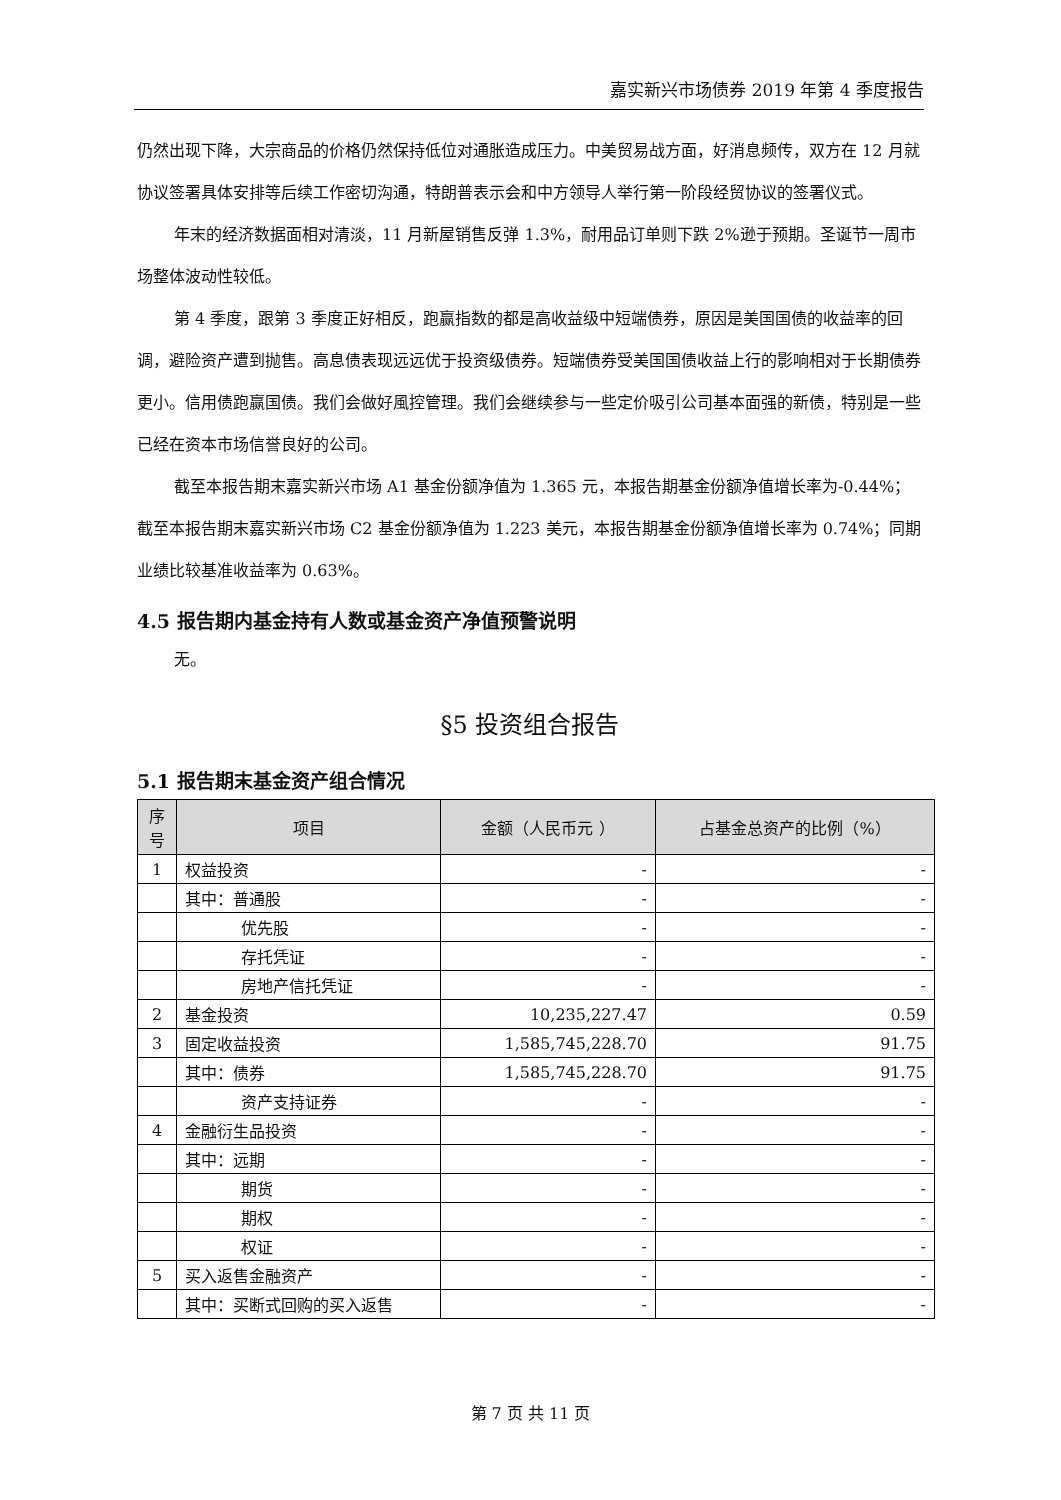嘉实新兴市场债券 2019 年第 4 季度报告
仍然出现下降，大宗商品的价格仍然保持低位对通胀造成压力。中美贸易战方面，好消息频传，双方在 12 月就协议签署具体安排等后续工作密切沟通，特朗普表示会和中方领导人举行第一阶段经贸协议的签署仪式。
年末的经济数据面相对清淡，11 月新屋销售反弹 1.3%，耐用品订单则下跌 2%逊于预期。圣诞节一周市场整体波动性较低。
第 4 季度，跟第 3 季度正好相反，跑赢指数的都是高收益级中短端债券，原因是美国国债的收益率的回调，避险资产遭到抛售。高息债表现远远优于投资级债券。短端债券受美国国债收益上行的影响相对于长期债券更小。信用债跑赢国债。我们会做好風控管理。我们会继续参与一些定价吸引公司基本面强的新债，特别是一些已经在资本市场信誉良好的公司。
截至本报告期末嘉实新兴市场 A1 基金份额净值为 1.365 元，本报告期基金份额净值增长率为-0.44%；截至本报告期末嘉实新兴市场 C2 基金份额净值为 1.223 美元，本报告期基金份额净值增长率为 0.74%；同期业绩比较基准收益率为 0.63%。
4.5 报告期内基金持有人数或基金资产净值预警说明
无。
§5 投资组合报告
5.1 报告期末基金资产组合情况
| 序号 | 项目 | 金额（人民币元 ） | 占基金总资产的比例（%） |
| --- | --- | --- | --- |
| 1 | 权益投资 | - | - |
| | 其中：普通股 | - | - |
| | 优先股 | - | - |
| | 存托凭证 | - | - |
| | 房地产信托凭证 | - | - |
| 2 | 基金投资 | 10,235,227.47 | 0.59 |
| 3 | 固定收益投资 | 1,585,745,228.70 | 91.75 |
| | 其中：债券 | 1,585,745,228.70 | 91.75 |
| | 资产支持证券 | - | - |
| 4 | 金融衍生品投资 | - | - |
| | 其中：远期 | - | - |
| | 期货 | - | - |
| | 期权 | - | - |
| | 权证 | - | - |
| 5 | 买入返售金融资产 | - | - |
| | 其中：买断式回购的买入返售 | - | - |
第 7 页 共 11 页